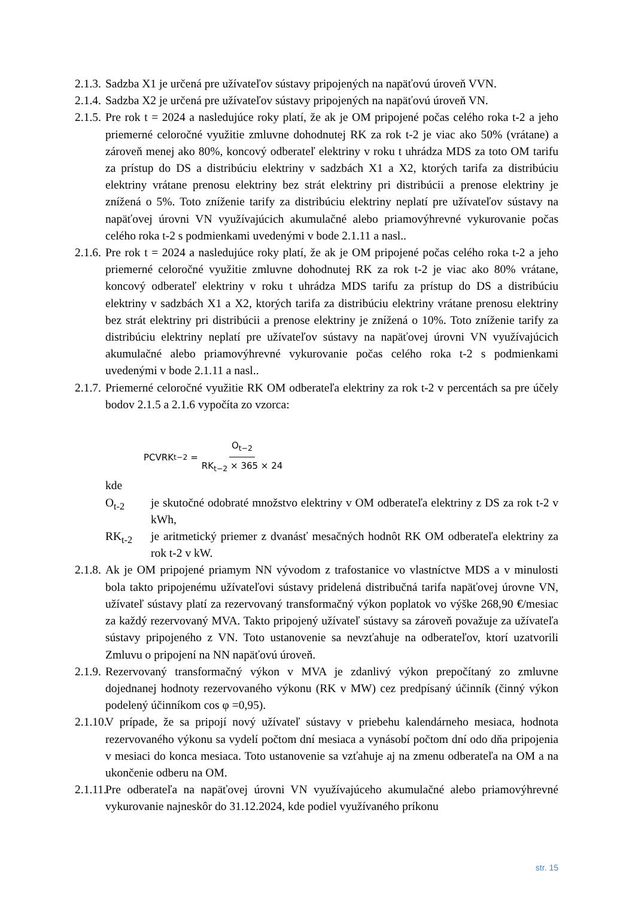2.1.3.
Sadzba X1 je určená pre užívateľov sústavy pripojených na napäťovú úroveň VVN.
2.1.4.
Sadzba X2 je určená pre užívateľov sústavy pripojených na napäťovú úroveň VN.
2.1.5.
Pre rok t = 2024 a nasledujúce roky platí, že ak je OM pripojené počas celého roka t-2 a jeho priemerné celoročné využitie zmluvne dohodnutej RK za rok t-2 je viac ako 50% (vrátane) a zároveň menej ako 80%, koncový odberateľ elektriny v roku t uhrádza MDS za toto OM tarifu za prístup do DS a distribúciu elektriny v sadzbách X1 a X2, ktorých tarifa za distribúciu elektriny vrátane prenosu elektriny bez strát elektriny pri distribúcii a prenose elektriny je znížená o 5%. Toto zníženie tarify za distribúciu elektriny neplatí pre užívateľov sústavy na napäťovej úrovni VN využívajúcich akumulačné alebo priamovýhrevné vykurovanie počas celého roka t-2 s podmienkami uvedenými v bode 2.1.11 a nasl..
2.1.6.
Pre rok t = 2024 a nasledujúce roky platí, že ak je OM pripojené počas celého roka t-2 a jeho priemerné celoročné využitie zmluvne dohodnutej RK za rok t-2 je viac ako 80% vrátane, koncový odberateľ elektriny v roku t uhrádza MDS tarifu za prístup do DS a distribúciu elektriny v sadzbách X1 a X2, ktorých tarifa za distribúciu elektriny vrátane prenosu elektriny bez strát elektriny pri distribúcii a prenose elektriny je znížená o 10%. Toto zníženie tarify za distribúciu elektriny neplatí pre užívateľov sústavy na napäťovej úrovni VN využívajúcich akumulačné alebo priamovýhrevné vykurovanie počas celého roka t-2 s podmienkami uvedenými v bode 2.1.11 a nasl..
2.1.7.
Priemerné celoročné využitie RK OM odberateľa elektriny za rok t-2 v percentách sa pre účely bodov 2.1.5 a 2.1.6 vypočíta zo vzorca:
PCVRK<sub>t−2</sub> = O<sub>t−2</sub> RK<sub>t−2</sub> × 365 × 24
kde
O<sub>t-2</sub> je skutočné odobraté množstvo elektriny v OM odberateľa elektriny z DS za rok t-2 v kWh,
RK<sub>t-2</sub> je aritmetický priemer z dvanásť mesačných hodnôt RK OM odberateľa elektriny za rok t-2 v kW.
2.1.8.
Ak je OM pripojené priamym NN vývodom z trafostanice vo vlastníctve MDS a v minulosti bola takto pripojenému užívateľovi sústavy pridelená distribučná tarifa napäťovej úrovne VN, užívateľ sústavy platí za rezervovaný transformačný výkon poplatok vo výške 268,90 €/mesiac za každý rezervovaný MVA. Takto pripojený užívateľ sústavy sa zároveň považuje za užívateľa sústavy pripojeného z VN. Toto ustanovenie sa nevzťahuje na odberateľov, ktorí uzatvorili Zmluvu o pripojení na NN napäťovú úroveň.
2.1.9.
Rezervovaný transformačný výkon v MVA je zdanlivý výkon prepočítaný zo zmluvne dojednanej hodnoty rezervovaného výkonu (RK v MW) cez predpísaný účinník (činný výkon podelený účinníkom cos φ =0,95).
2.1.10.
V prípade, že sa pripojí nový užívateľ sústavy v priebehu kalendárneho mesiaca, hodnota rezervovaného výkonu sa vydelí počtom dní mesiaca a vynásobí počtom dní odo dňa pripojenia v mesiaci do konca mesiaca. Toto ustanovenie sa vzťahuje aj na zmenu odberateľa na OM a na ukončenie odberu na OM.
2.1.11.
Pre odberateľa na napäťovej úrovni VN využívajúceho akumulačné alebo priamovýhrevné vykurovanie najneskôr do 31.12.2024, kde podiel využívaného príkonu
str. 15